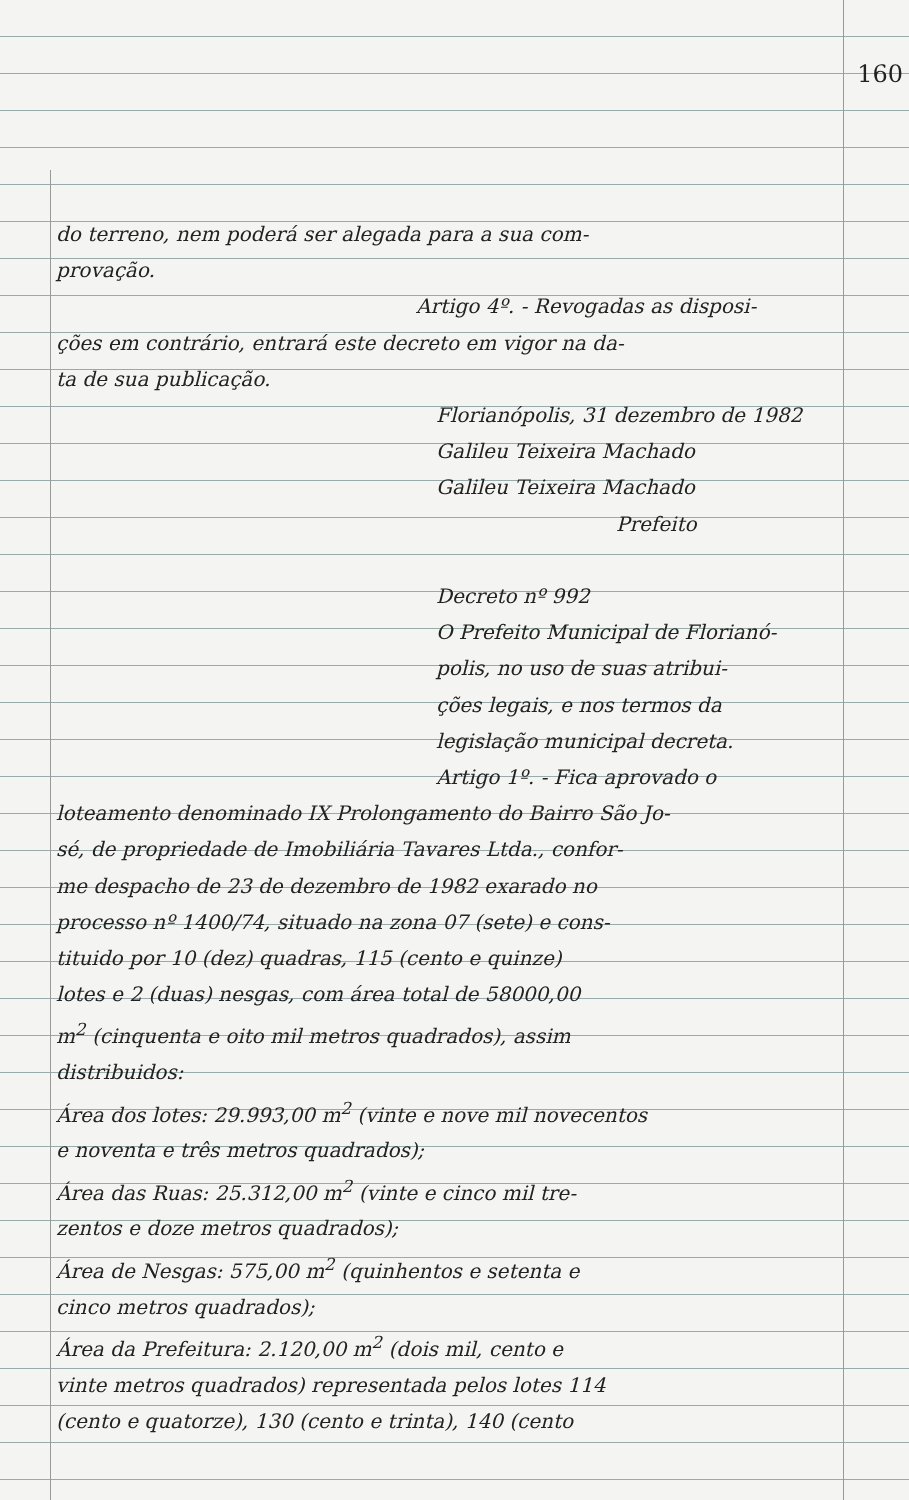160
do terreno, nem poderá ser alegada para a sua com-
provação.
Artigo 4º. - Revogadas as disposi-
ções em contrário, entrará este decreto em vigor na da-
ta de sua publicação.
Florianópolis, 31 dezembro de 1982
Galileu Teixeira Machado
Galileu Teixeira Machado
Prefeito
Decreto nº 992
O Prefeito Municipal de Florianó-
polis, no uso de suas atribui-
ções legais, e nos termos da
legislação municipal decreta.
Artigo 1º. - Fica aprovado o
loteamento denominado IX Prolongamento do Bairro São Jo-
sé, de propriedade de Imobiliária Tavares Ltda., confor-
me despacho de 23 de dezembro de 1982 exarado no
processo nº 1400/74, situado na zona 07 (sete) e cons-
tituido por 10 (dez) quadras, 115 (cento e quinze)
lotes e 2 (duas) nesgas, com área total de 58000,00
m<sup>2</sup> (cinquenta e oito mil metros quadrados), assim
distribuidos:
Área dos lotes: 29.993,00 m<sup>2</sup> (vinte e nove mil novecentos
e noventa e três metros quadrados);
Área das Ruas: 25.312,00 m<sup>2</sup> (vinte e cinco mil tre-
zentos e doze metros quadrados);
Área de Nesgas: 575,00 m<sup>2</sup> (quinhentos e setenta e
cinco metros quadrados);
Área da Prefeitura: 2.120,00 m<sup>2</sup> (dois mil, cento e
vinte metros quadrados) representada pelos lotes 114
(cento e quatorze), 130 (cento e trinta), 140 (cento